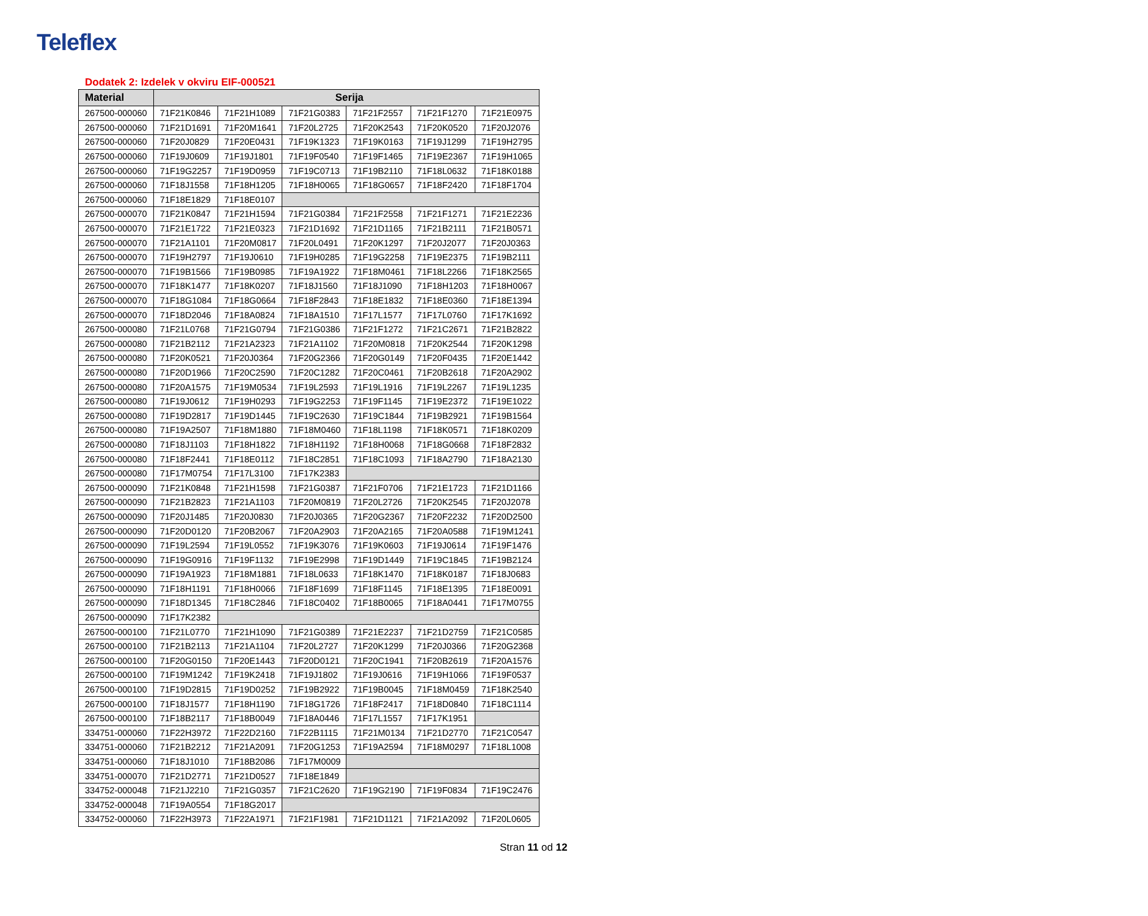Teleflex
Dodatek 2: Izdelek v okviru EIF-000521
| Material | Serija | | | | | |
| --- | --- | --- | --- | --- | --- | --- |
| 267500-000060 | 71F21K0846 | 71F21H1089 | 71F21G0383 | 71F21F2557 | 71F21F1270 | 71F21E0975 |
| 267500-000060 | 71F21D1691 | 71F20M1641 | 71F20L2725 | 71F20K2543 | 71F20K0520 | 71F20J2076 |
| 267500-000060 | 71F20J0829 | 71F20E0431 | 71F19K1323 | 71F19K0163 | 71F19J1299 | 71F19H2795 |
| 267500-000060 | 71F19J0609 | 71F19J1801 | 71F19F0540 | 71F19F1465 | 71F19E2367 | 71F19H1065 |
| 267500-000060 | 71F19G2257 | 71F19D0959 | 71F19C0713 | 71F19B2110 | 71F18L0632 | 71F18K0188 |
| 267500-000060 | 71F18J1558 | 71F18H1205 | 71F18H0065 | 71F18G0657 | 71F18F2420 | 71F18F1704 |
| 267500-000060 | 71F18E1829 | 71F18E0107 | | | | |
| 267500-000070 | 71F21K0847 | 71F21H1594 | 71F21G0384 | 71F21F2558 | 71F21F1271 | 71F21E2236 |
| 267500-000070 | 71F21E1722 | 71F21E0323 | 71F21D1692 | 71F21D1165 | 71F21B2111 | 71F21B0571 |
| 267500-000070 | 71F21A1101 | 71F20M0817 | 71F20L0491 | 71F20K1297 | 71F20J2077 | 71F20J0363 |
| 267500-000070 | 71F19H2797 | 71F19J0610 | 71F19H0285 | 71F19G2258 | 71F19E2375 | 71F19B2111 |
| 267500-000070 | 71F19B1566 | 71F19B0985 | 71F19A1922 | 71F18M0461 | 71F18L2266 | 71F18K2565 |
| 267500-000070 | 71F18K1477 | 71F18K0207 | 71F18J1560 | 71F18J1090 | 71F18H1203 | 71F18H0067 |
| 267500-000070 | 71F18G1084 | 71F18G0664 | 71F18F2843 | 71F18E1832 | 71F18E0360 | 71F18E1394 |
| 267500-000070 | 71F18D2046 | 71F18A0824 | 71F18A1510 | 71F17L1577 | 71F17L0760 | 71F17K1692 |
| 267500-000080 | 71F21L0768 | 71F21G0794 | 71F21G0386 | 71F21F1272 | 71F21C2671 | 71F21B2822 |
| 267500-000080 | 71F21B2112 | 71F21A2323 | 71F21A1102 | 71F20M0818 | 71F20K2544 | 71F20K1298 |
| 267500-000080 | 71F20K0521 | 71F20J0364 | 71F20G2366 | 71F20G0149 | 71F20F0435 | 71F20E1442 |
| 267500-000080 | 71F20D1966 | 71F20C2590 | 71F20C1282 | 71F20C0461 | 71F20B2618 | 71F20A2902 |
| 267500-000080 | 71F20A1575 | 71F19M0534 | 71F19L2593 | 71F19L1916 | 71F19L2267 | 71F19L1235 |
| 267500-000080 | 71F19J0612 | 71F19H0293 | 71F19G2253 | 71F19F1145 | 71F19E2372 | 71F19E1022 |
| 267500-000080 | 71F19D2817 | 71F19D1445 | 71F19C2630 | 71F19C1844 | 71F19B2921 | 71F19B1564 |
| 267500-000080 | 71F19A2507 | 71F18M1880 | 71F18M0460 | 71F18L1198 | 71F18K0571 | 71F18K0209 |
| 267500-000080 | 71F18J1103 | 71F18H1822 | 71F18H1192 | 71F18H0068 | 71F18G0668 | 71F18F2832 |
| 267500-000080 | 71F18F2441 | 71F18E0112 | 71F18C2851 | 71F18C1093 | 71F18A2790 | 71F18A2130 |
| 267500-000080 | 71F17M0754 | 71F17L3100 | 71F17K2383 | | | |
| 267500-000090 | 71F21K0848 | 71F21H1598 | 71F21G0387 | 71F21F0706 | 71F21E1723 | 71F21D1166 |
| 267500-000090 | 71F21B2823 | 71F21A1103 | 71F20M0819 | 71F20L2726 | 71F20K2545 | 71F20J2078 |
| 267500-000090 | 71F20J1485 | 71F20J0830 | 71F20J0365 | 71F20G2367 | 71F20F2232 | 71F20D2500 |
| 267500-000090 | 71F20D0120 | 71F20B2067 | 71F20A2903 | 71F20A2165 | 71F20A0588 | 71F19M1241 |
| 267500-000090 | 71F19L2594 | 71F19L0552 | 71F19K3076 | 71F19K0603 | 71F19J0614 | 71F19F1476 |
| 267500-000090 | 71F19G0916 | 71F19F1132 | 71F19E2998 | 71F19D1449 | 71F19C1845 | 71F19B2124 |
| 267500-000090 | 71F19A1923 | 71F18M1881 | 71F18L0633 | 71F18K1470 | 71F18K0187 | 71F18J0683 |
| 267500-000090 | 71F18H1191 | 71F18H0066 | 71F18F1699 | 71F18F1145 | 71F18E1395 | 71F18E0091 |
| 267500-000090 | 71F18D1345 | 71F18C2846 | 71F18C0402 | 71F18B0065 | 71F18A0441 | 71F17M0755 |
| 267500-000090 | 71F17K2382 | | | | | |
| 267500-000100 | 71F21L0770 | 71F21H1090 | 71F21G0389 | 71F21E2237 | 71F21D2759 | 71F21C0585 |
| 267500-000100 | 71F21B2113 | 71F21A1104 | 71F20L2727 | 71F20K1299 | 71F20J0366 | 71F20G2368 |
| 267500-000100 | 71F20G0150 | 71F20E1443 | 71F20D0121 | 71F20C1941 | 71F20B2619 | 71F20A1576 |
| 267500-000100 | 71F19M1242 | 71F19K2418 | 71F19J1802 | 71F19J0616 | 71F19H1066 | 71F19F0537 |
| 267500-000100 | 71F19D2815 | 71F19D0252 | 71F19B2922 | 71F19B0045 | 71F18M0459 | 71F18K2540 |
| 267500-000100 | 71F18J1577 | 71F18H1190 | 71F18G1726 | 71F18F2417 | 71F18D0840 | 71F18C1114 |
| 267500-000100 | 71F18B2117 | 71F18B0049 | 71F18A0446 | 71F17L1557 | 71F17K1951 | |
| 334751-000060 | 71F22H3972 | 71F22D2160 | 71F22B1115 | 71F21M0134 | 71F21D2770 | 71F21C0547 |
| 334751-000060 | 71F21B2212 | 71F21A2091 | 71F20G1253 | 71F19A2594 | 71F18M0297 | 71F18L1008 |
| 334751-000060 | 71F18J1010 | 71F18B2086 | 71F17M0009 | | | |
| 334751-000070 | 71F21D2771 | 71F21D0527 | 71F18E1849 | | | |
| 334752-000048 | 71F21J2210 | 71F21G0357 | 71F21C2620 | 71F19G2190 | 71F19F0834 | 71F19C2476 |
| 334752-000048 | 71F19A0554 | 71F18G2017 | | | | |
| 334752-000060 | 71F22H3973 | 71F22A1971 | 71F21F1981 | 71F21D1121 | 71F21A2092 | 71F20L0605 |
Stran 11 od 12